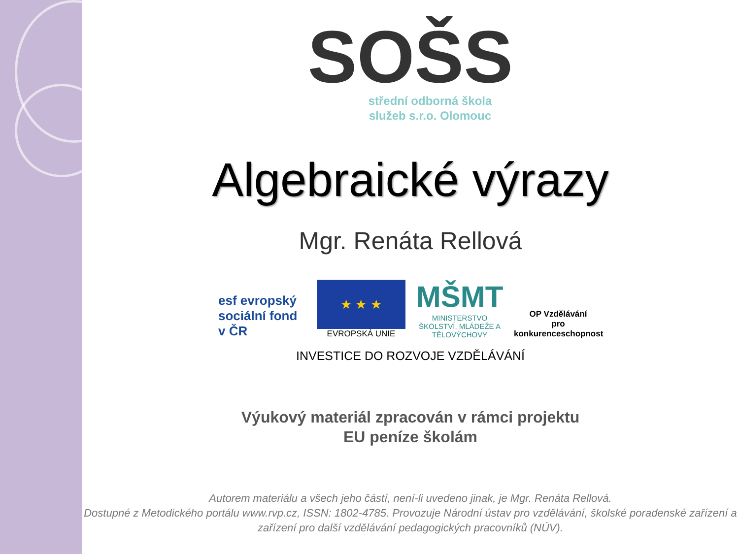SOŠS
střední odborná škola
služeb s.r.o. Olomouc
Algebraické výrazy
Mgr. Renáta Rellová
esf evropský sociální fond v ČR
★ ★ ★
EVROPSKÁ UNIE
MŠMT
MINISTERSTVO ŠKOLSTVÍ, MLÁDEŽE A TĚLOVÝCHOVY
OP Vzdělávání
pro konkurenceschopnost
INVESTICE DO ROZVOJE VZDĚLÁVÁNÍ
Výukový materiál zpracován v rámci projektu
EU peníze školám
Autorem materiálu a všech jeho částí, není-li uvedeno jinak, je Mgr. Renáta Rellová.
Dostupné z Metodického portálu www.rvp.cz, ISSN: 1802-4785. Provozuje Národní ústav pro vzdělávání, školské poradenské zařízení a zařízení pro další vzdělávání pedagogických pracovníků (NÚV).